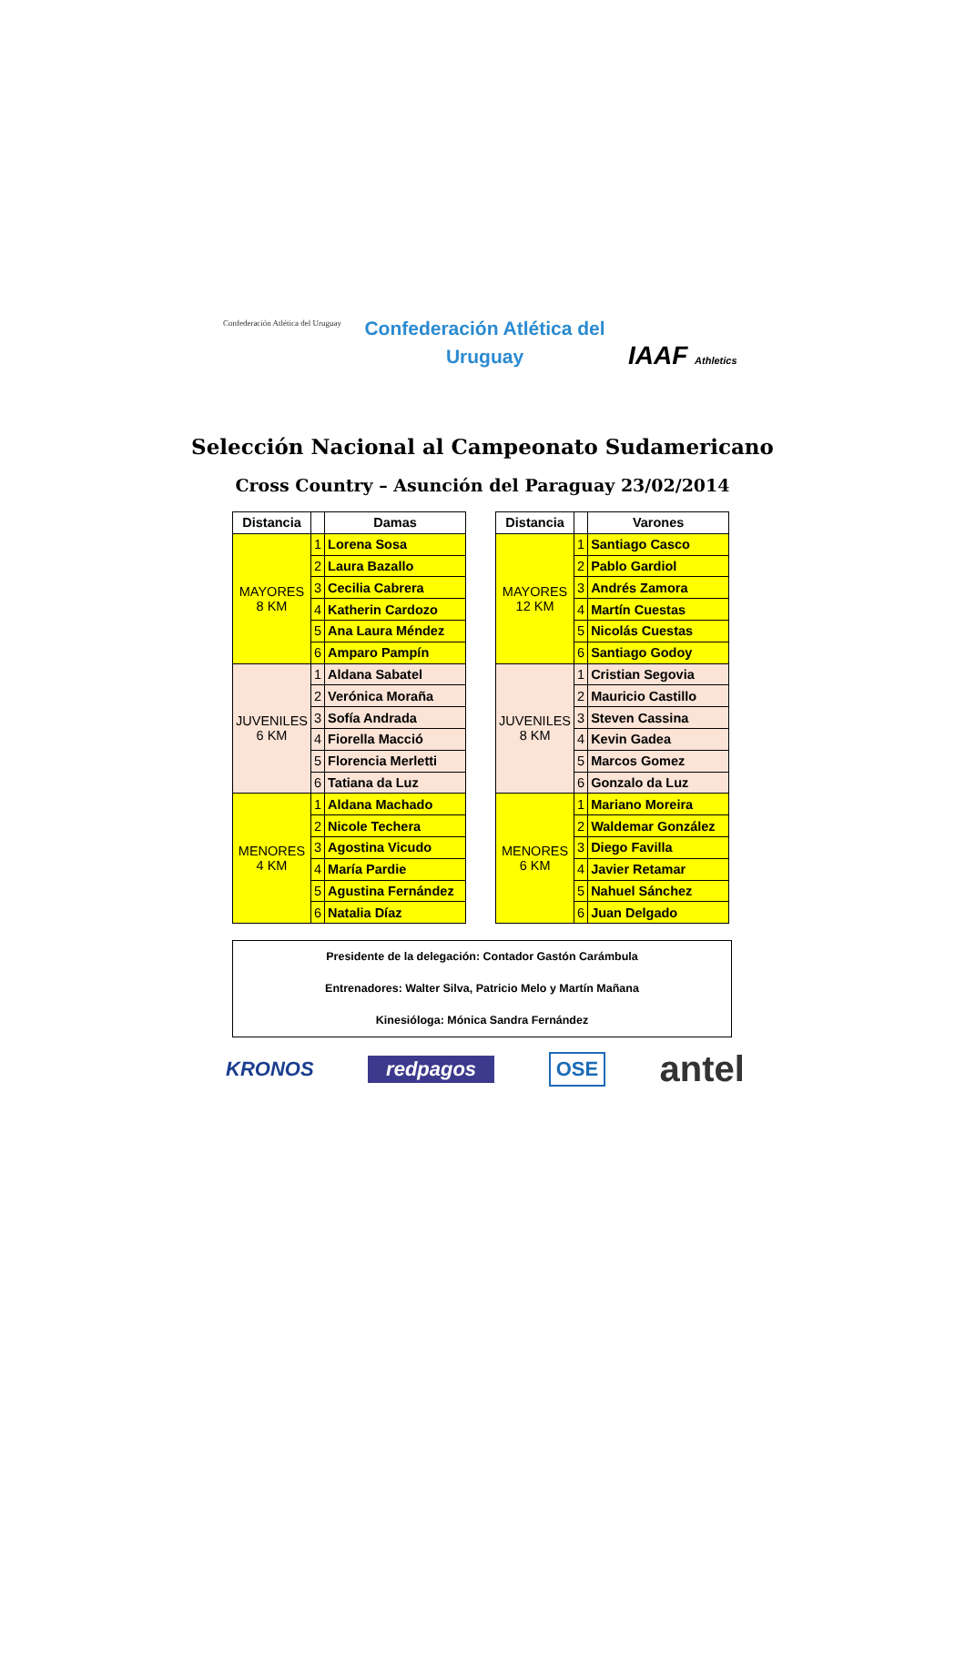Confederación Atlética del Uruguay
Confederación Atlética del
Uruguay
IAAF Athletics
Selección Nacional al Campeonato Sudamericano
Cross Country – Asunción del Paraguay 23/02/2014
| Distancia | | Damas |
| --- | --- | --- |
| MAYORES 8 KM | 1 | Lorena Sosa |
| | 2 | Laura Bazallo |
| | 3 | Cecilia Cabrera |
| | 4 | Katherin Cardozo |
| | 5 | Ana Laura Méndez |
| | 6 | Amparo Pampín |
| JUVENILES 6 KM | 1 | Aldana Sabatel |
| | 2 | Verónica Moraña |
| | 3 | Sofía Andrada |
| | 4 | Fiorella Macció |
| | 5 | Florencia Merletti |
| | 6 | Tatiana da Luz |
| MENORES 4 KM | 1 | Aldana Machado |
| | 2 | Nicole Techera |
| | 3 | Agostina Vicudo |
| | 4 | María Pardie |
| | 5 | Agustina Fernández |
| | 6 | Natalia Díaz |
| Distancia | | Varones |
| --- | --- | --- |
| MAYORES 12 KM | 1 | Santiago Casco |
| | 2 | Pablo Gardiol |
| | 3 | Andrés Zamora |
| | 4 | Martín Cuestas |
| | 5 | Nicolás Cuestas |
| | 6 | Santiago Godoy |
| JUVENILES 8 KM | 1 | Cristian Segovia |
| | 2 | Mauricio Castillo |
| | 3 | Steven Cassina |
| | 4 | Kevin Gadea |
| | 5 | Marcos Gomez |
| | 6 | Gonzalo da Luz |
| MENORES 6 KM | 1 | Mariano Moreira |
| | 2 | Waldemar González |
| | 3 | Diego Favilla |
| | 4 | Javier Retamar |
| | 5 | Nahuel Sánchez |
| | 6 | Juan Delgado |
Presidente de la delegación: Contador Gastón Carámbula
Entrenadores: Walter Silva, Patricio Melo y Martín Mañana
Kinesióloga: Mónica Sandra Fernández
KRONOS redpagos OSE antel